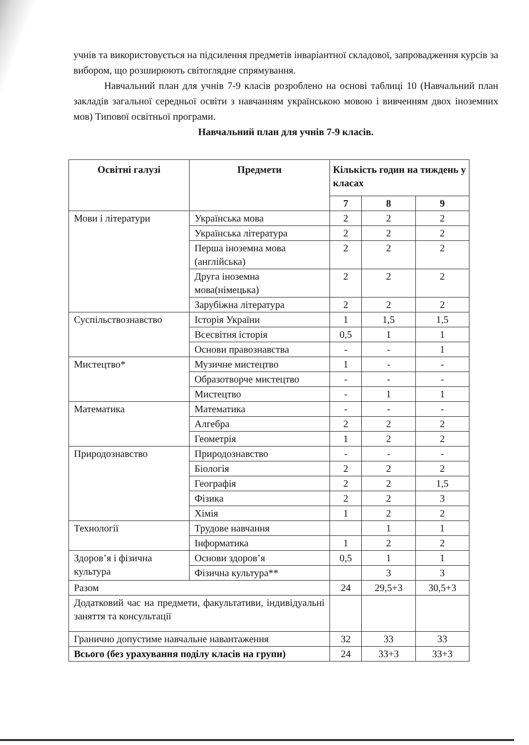учнів та використовується на підсилення предметів інваріантної складової, запровадження курсів за вибором, що розширюють світоглядне спрямування.
Навчальний план для учнів 7-9 класів розроблено на основі таблиці 10 (Навчальний план закладів загальної середньої освіти з навчанням українською мовою і вивченням двох іноземних мов) Типової освітньої програми.
Навчальний план для учнів 7-9 класів.
| Освітні галузі | Предмети | Кількість годин на тиждень у класах | | |
| --- | --- | --- | --- | --- |
| | | 7 | 8 | 9 |
| Мови і літератури | Українська мова | 2 | 2 | 2 |
| | Українська література | 2 | 2 | 2 |
| | Перша іноземна мова (англійська) | 2 | 2 | 2 |
| | Друга іноземна мова(німецька) | 2 | 2 | 2 |
| | Зарубіжна література | 2 | 2 | 2 |
| Суспільствознавство | Історія України | 1 | 1,5 | 1,5 |
| | Всесвітня історія | 0,5 | 1 | 1 |
| | Основи правознавства | - | - | 1 |
| Мистецтво* | Музичне мистецтво | 1 | - | - |
| | Образотворче мистецтво | - | - | - |
| | Мистецтво | - | 1 | 1 |
| Математика | Математика | - | - | - |
| | Алгебра | 2 | 2 | 2 |
| | Геометрія | 1 | 2 | 2 |
| Природознавство | Природознавство | - | - | - |
| | Біологія | 2 | 2 | 2 |
| | Географія | 2 | 2 | 1,5 |
| | Фізика | 2 | 2 | 3 |
| | Хімія | 1 | 2 | 2 |
| Технології | Трудове навчання | | 1 | 1 |
| | Інформатика | 1 | 2 | 2 |
| Здоров’я і фізична культура | Основи здоров’я | 0,5 | 1 | 1 |
| | Фізична культура** | | 3 | 3 |
| Разом | | 24 | 29,5+3 | 30,5+3 |
| Додатковий час на предмети, факультативи, індивідуальні заняття та консультації | | | | |
| Гранично допустиме навчальне навантаження | | 32 | 33 | 33 |
| Всього (без урахування поділу класів на групи) | | 24 | 33+3 | 33+3 |